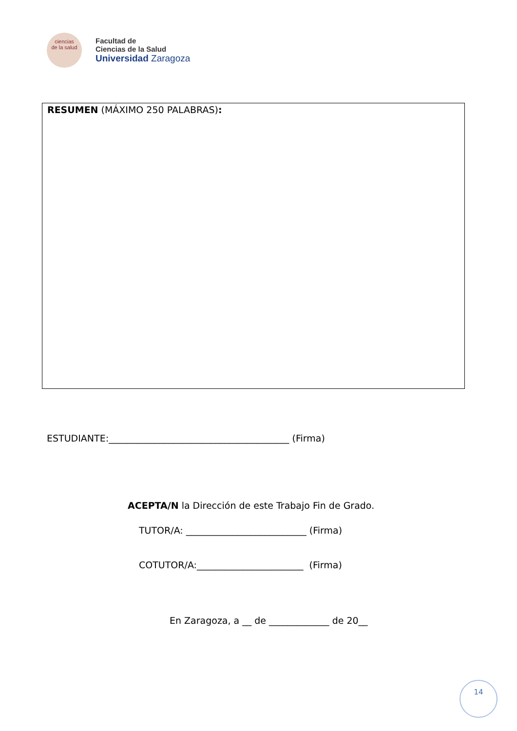ciencias
de la salud
Facultad de
Ciencias de la Salud
Universidad Zaragoza
RESUMEN (MÁXIMO 250 PALABRAS):
ESTUDIANTE:_______________________________________ (Firma)
ACEPTA/N la Dirección de este Trabajo Fin de Grado.
TUTOR/A: __________________________ (Firma)
COTUTOR/A:_______________________ (Firma)
En Zaragoza, a __ de _____________ de 20__
14